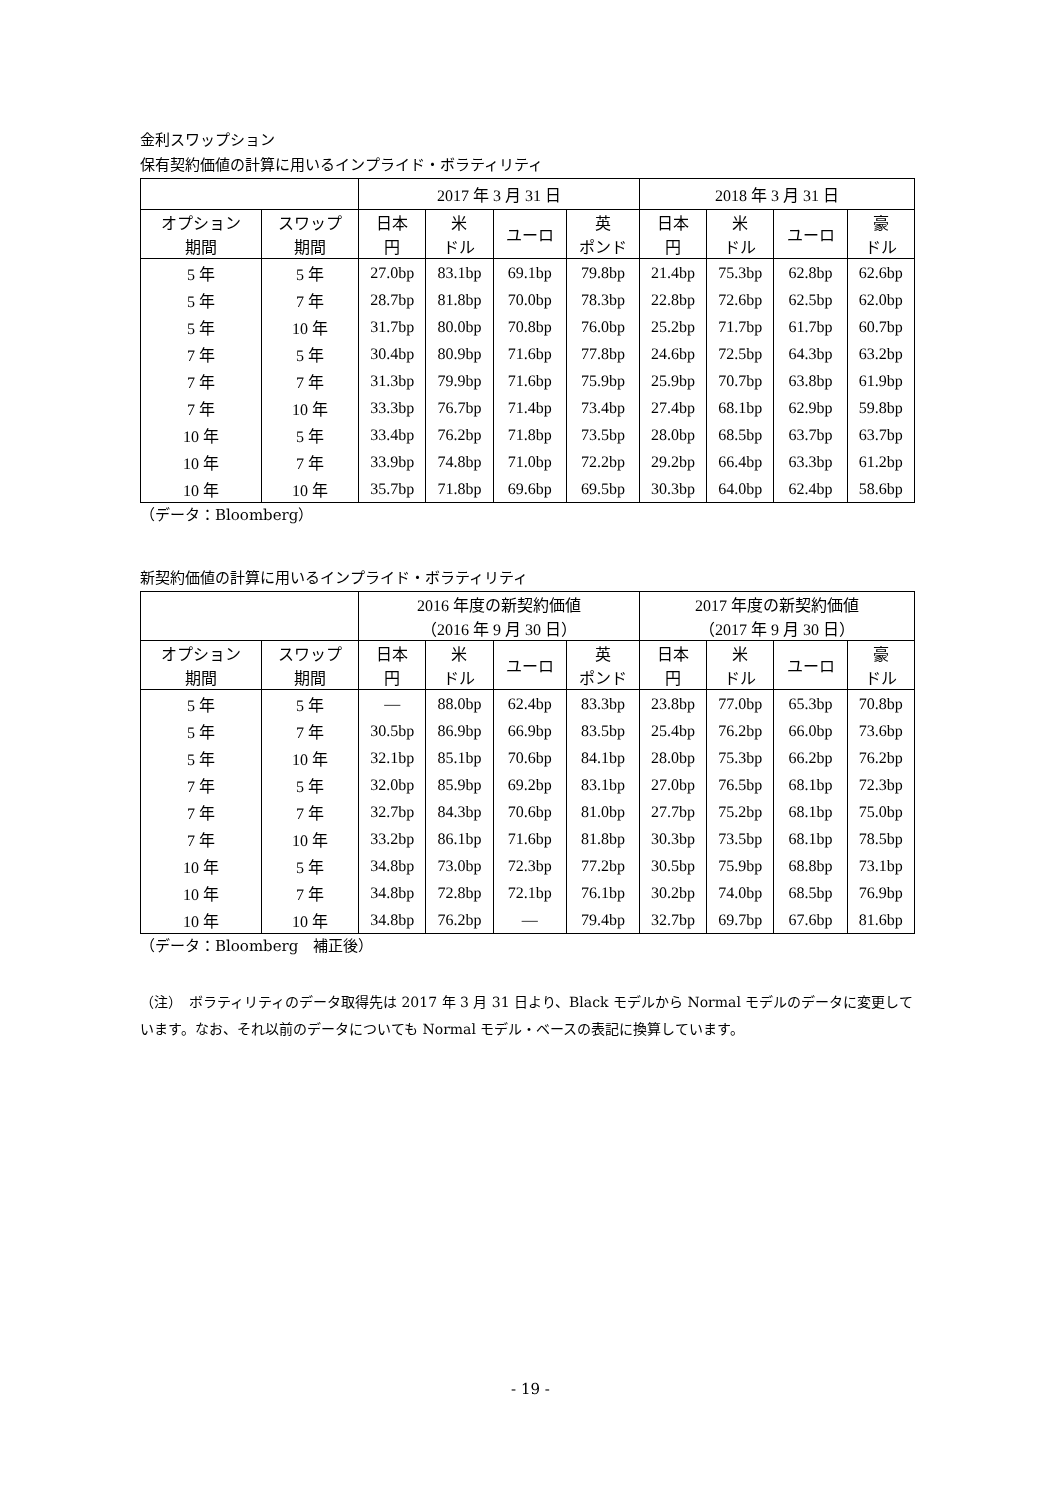金利スワップション
保有契約価値の計算に用いるインプライド・ボラティリティ
| | | 2017 年 3 月 31 日 | | | | 2018 年 3 月 31 日 | | | |
| --- | --- | --- | --- | --- | --- | --- | --- | --- | --- |
| オプション 期間 | スワップ 期間 | 日本 円 | 米 ドル | ユーロ | 英 ポンド | 日本 円 | 米 ドル | ユーロ | 豪 ドル |
| 5 年 | 5 年 | 27.0bp | 83.1bp | 69.1bp | 79.8bp | 21.4bp | 75.3bp | 62.8bp | 62.6bp |
| 5 年 | 7 年 | 28.7bp | 81.8bp | 70.0bp | 78.3bp | 22.8bp | 72.6bp | 62.5bp | 62.0bp |
| 5 年 | 10 年 | 31.7bp | 80.0bp | 70.8bp | 76.0bp | 25.2bp | 71.7bp | 61.7bp | 60.7bp |
| 7 年 | 5 年 | 30.4bp | 80.9bp | 71.6bp | 77.8bp | 24.6bp | 72.5bp | 64.3bp | 63.2bp |
| 7 年 | 7 年 | 31.3bp | 79.9bp | 71.6bp | 75.9bp | 25.9bp | 70.7bp | 63.8bp | 61.9bp |
| 7 年 | 10 年 | 33.3bp | 76.7bp | 71.4bp | 73.4bp | 27.4bp | 68.1bp | 62.9bp | 59.8bp |
| 10 年 | 5 年 | 33.4bp | 76.2bp | 71.8bp | 73.5bp | 28.0bp | 68.5bp | 63.7bp | 63.7bp |
| 10 年 | 7 年 | 33.9bp | 74.8bp | 71.0bp | 72.2bp | 29.2bp | 66.4bp | 63.3bp | 61.2bp |
| 10 年 | 10 年 | 35.7bp | 71.8bp | 69.6bp | 69.5bp | 30.3bp | 64.0bp | 62.4bp | 58.6bp |
（データ：Bloomberg）
新契約価値の計算に用いるインプライド・ボラティリティ
| | | 2016 年度の新契約価値 （2016 年 9 月 30 日） | | | | 2017 年度の新契約価値 （2017 年 9 月 30 日） | | | |
| --- | --- | --- | --- | --- | --- | --- | --- | --- | --- |
| オプション 期間 | スワップ 期間 | 日本 円 | 米 ドル | ユーロ | 英 ポンド | 日本 円 | 米 ドル | ユーロ | 豪 ドル |
| 5 年 | 5 年 | — | 88.0bp | 62.4bp | 83.3bp | 23.8bp | 77.0bp | 65.3bp | 70.8bp |
| 5 年 | 7 年 | 30.5bp | 86.9bp | 66.9bp | 83.5bp | 25.4bp | 76.2bp | 66.0bp | 73.6bp |
| 5 年 | 10 年 | 32.1bp | 85.1bp | 70.6bp | 84.1bp | 28.0bp | 75.3bp | 66.2bp | 76.2bp |
| 7 年 | 5 年 | 32.0bp | 85.9bp | 69.2bp | 83.1bp | 27.0bp | 76.5bp | 68.1bp | 72.3bp |
| 7 年 | 7 年 | 32.7bp | 84.3bp | 70.6bp | 81.0bp | 27.7bp | 75.2bp | 68.1bp | 75.0bp |
| 7 年 | 10 年 | 33.2bp | 86.1bp | 71.6bp | 81.8bp | 30.3bp | 73.5bp | 68.1bp | 78.5bp |
| 10 年 | 5 年 | 34.8bp | 73.0bp | 72.3bp | 77.2bp | 30.5bp | 75.9bp | 68.8bp | 73.1bp |
| 10 年 | 7 年 | 34.8bp | 72.8bp | 72.1bp | 76.1bp | 30.2bp | 74.0bp | 68.5bp | 76.9bp |
| 10 年 | 10 年 | 34.8bp | 76.2bp | — | 79.4bp | 32.7bp | 69.7bp | 67.6bp | 81.6bp |
（データ：Bloomberg　補正後）
（注）　ボラティリティのデータ取得先は 2017 年 3 月 31 日より、Black モデルから Normal モデルのデータに変更しています。なお、それ以前のデータについても Normal モデル・ベースの表記に換算しています。
- 19 -